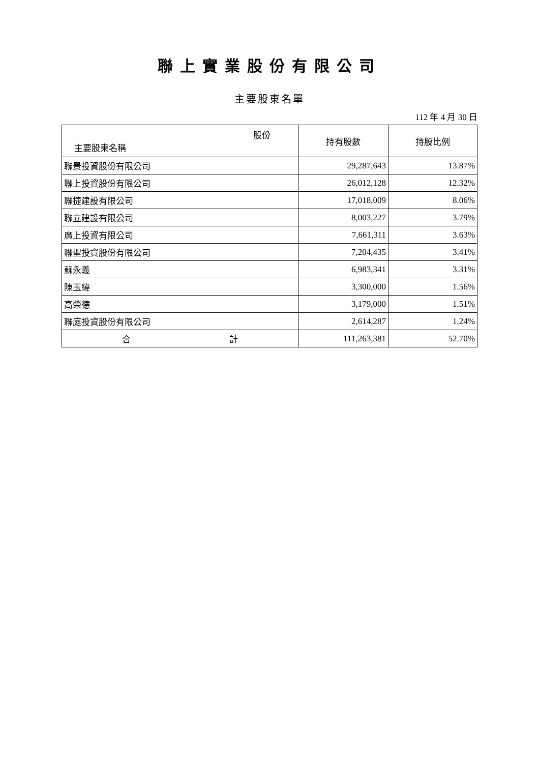聯上實業股份有限公司
主要股東名單
112 年 4 月 30 日
| 股份 主要股東名稱 | 持有股數 | 持股比例 |
| --- | --- | --- |
| 聯景投資股份有限公司 | 29,287,643 | 13.87% |
| 聯上投資股份有限公司 | 26,012,128 | 12.32% |
| 聯捷建設有限公司 | 17,018,009 | 8.06% |
| 聯立建設有限公司 | 8,003,227 | 3.79% |
| 廣上投資有限公司 | 7,661,311 | 3.63% |
| 聯聖投資股份有限公司 | 7,204,435 | 3.41% |
| 蘇永義 | 6,983,341 | 3.31% |
| 陳玉緯 | 3,300,000 | 1.56% |
| 高榮德 | 3,179,000 | 1.51% |
| 聯庭投資股份有限公司 | 2,614,287 | 1.24% |
| 合 計 | 111,263,381 | 52.70% |